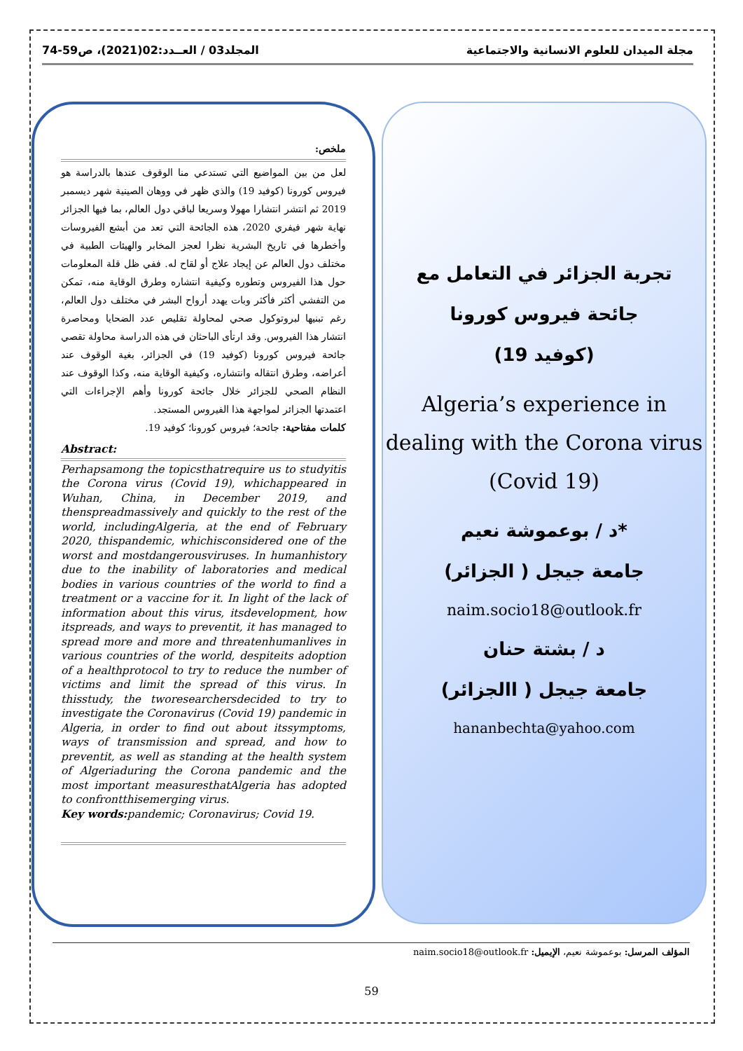مجلة الميدان للعلوم الانسانية والاجتماعية المجلد03 / العــدد:02(2021)، ص59-74
تجربة الجزائر في التعامل مع
جائحة فيروس كورونا
(كوفيد 19)
Algeria’s experience in dealing with the Corona virus (Covid 19)
د / بوعموشة نعيم*
جامعة جيجل ( الجزائر)
naim.socio18@outlook.fr
د / بشتة حنان
جامعة جيجل ( االجزائر)
hananbechta@yahoo.com
ملخص:
لعل من بين المواضيع التي تستدعي منا الوقوف عندها بالدراسة هو فيروس كورونا (كوفيد 19) والذي ظهر في ووهان الصينية شهر ديسمبر 2019 ثم انتشر انتشارا مهولا وسريعا لباقي دول العالم، بما فيها الجزائر نهاية شهر فيفري 2020، هذه الجائحة التي تعد من أبشع الفيروسات وأخطرها في تاريخ البشرية نظرا لعجز المخابر والهيئات الطبية في مختلف دول العالم عن إيجاد علاج أو لقاح له. ففي ظل قلة المعلومات حول هذا الفيروس وتطوره وكيفية انتشاره وطرق الوقاية منه، تمكن من التفشي أكثر فأكثر وبات يهدد أرواح البشر في مختلف دول العالم، رغم تبنيها لبروتوكول صحي لمحاولة تقليص عدد الضحايا ومحاصرة انتشار هذا الفيروس. وقد ارتأى الباحثان في هذه الدراسة محاولة تقصي جائحة فيروس كورونا (كوفيد 19) في الجزائر، بغية الوقوف عند أعراضه، وطرق انتقاله وانتشاره، وكيفية الوقاية منه، وكذا الوقوف عند النظام الصحي للجزائر خلال جائحة كورونا وأهم الإجراءات التي اعتمدتها الجزائر لمواجهة هذا الفيروس المستجد.
كلمات مفتاحية: جائحة؛ فيروس كورونا؛ كوفيد 19.
Abstract:
Perhapsamong the topicsthatrequire us to studyitis the Corona virus (Covid 19), whichappeared in Wuhan, China, in December 2019, and thenspreadmassively and quickly to the rest of the world, includingAlgeria, at the end of February 2020, thispandemic, whichisconsidered one of the worst and mostdangerousviruses. In humanhistory due to the inability of laboratories and medical bodies in various countries of the world to find a treatment or a vaccine for it. In light of the lack of information about this virus, itsdevelopment, how itspreads, and ways to preventit, it has managed to spread more and more and threatenhumanlives in various countries of the world, despiteits adoption of a healthprotocol to try to reduce the number of victims and limit the spread of this virus. In thisstudy, the tworesearchersdecided to try to investigate the Coronavirus (Covid 19) pandemic in Algeria, in order to find out about itssymptoms, ways of transmission and spread, and how to preventit, as well as standing at the health system of Algeriaduring the Corona pandemic and the most important measuresthatAlgeria has adopted to confrontthisemerging virus.
Key words: pandemic; Coronavirus; Covid 19.
المؤلف المرسل: بوعموشة نعيم، الإيميل: naim.socio18@outlook.fr
59